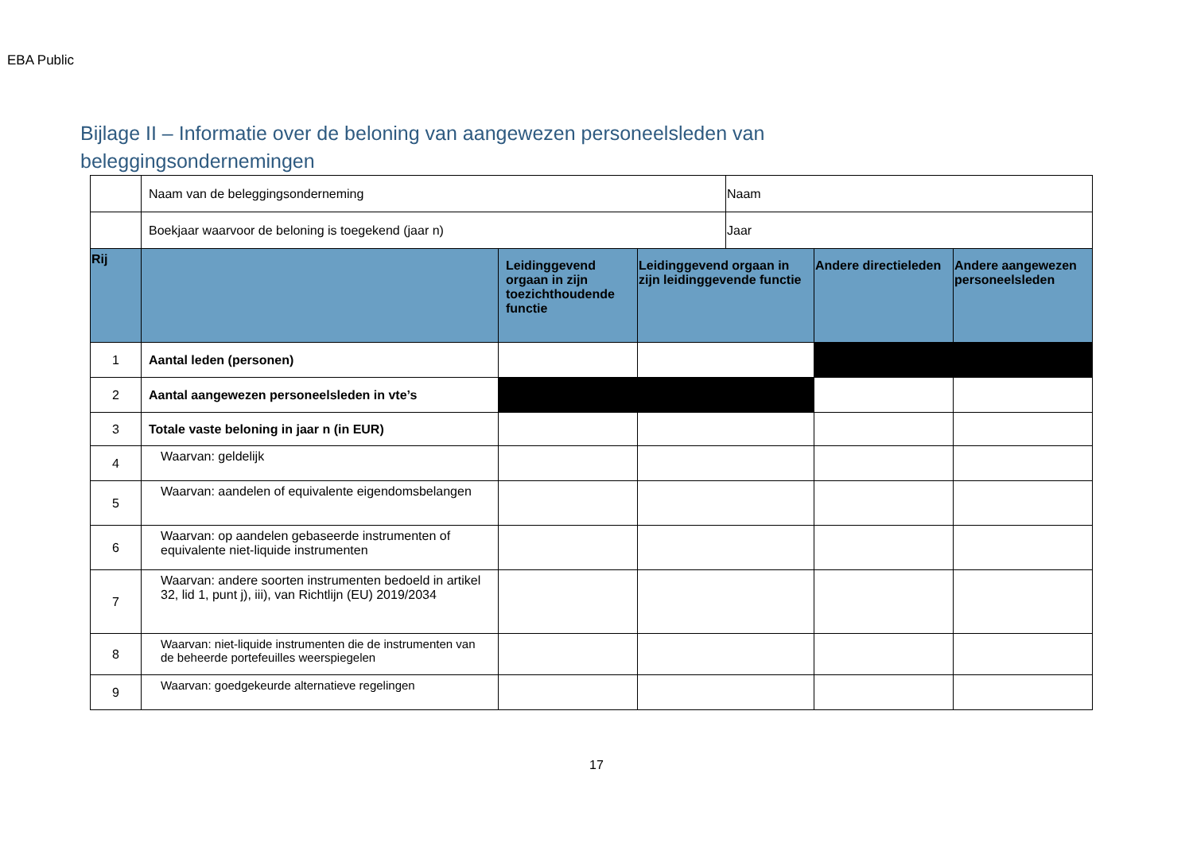EBA Public
Bijlage II – Informatie over de beloning van aangewezen personeelsleden van beleggingsondernemingen
| | Naam van de beleggingsonderneming | | | Naam | | |
| | Boekjaar waarvoor de beloning is toegekend (jaar n) | | | Jaar | | |
| Rij | | Leidinggevend orgaan in zijn toezichthoudende functie | Leidinggevend orgaan in zijn leidinggevende functie | | Andere directieleden | Andere aangewezen personeelsleden |
| 1 | Aantal leden (personen) | | | | | |
| 2 | Aantal aangewezen personeelsleden in vte’s | | | | | |
| 3 | Totale vaste beloning in jaar n (in EUR) | | | | | |
| 4 | Waarvan: geldelijk | | | | | |
| 5 | Waarvan: aandelen of equivalente eigendomsbelangen | | | | | |
| 6 | Waarvan: op aandelen gebaseerde instrumenten of equivalente niet-liquide instrumenten | | | | | |
| 7 | Waarvan: andere soorten instrumenten bedoeld in artikel 32, lid 1, punt j), iii), van Richtlijn (EU) 2019/2034 | | | | | |
| 8 | Waarvan: niet-liquide instrumenten die de instrumenten van de beheerde portefeuilles weerspiegelen | | | | | |
| 9 | Waarvan: goedgekeurde alternatieve regelingen | | | | | |
17